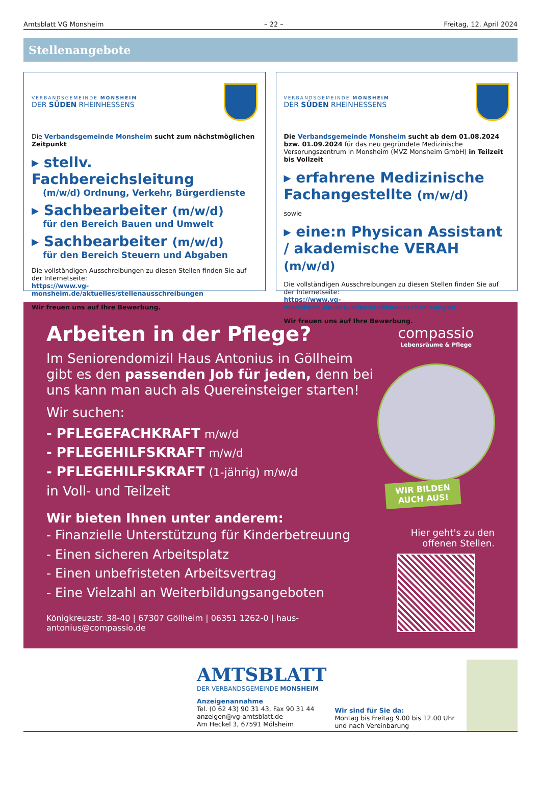Amtsblatt VG Monsheim – 22 – Freitag, 12. April 2024
Stellenangebote
VERBANDSGEMEINDE MONSHEIM
DER SÜDEN RHEINHESSENS
Die Verbandsgemeinde Monsheim sucht zum nächstmöglichen Zeitpunkt
▸ stellv. Fachbereichsleitung
(m/w/d) Ordnung, Verkehr, Bürgerdienste
▸ Sachbearbeiter (m/w/d)
für den Bereich Bauen und Umwelt
▸ Sachbearbeiter (m/w/d)
für den Bereich Steuern und Abgaben
Die vollständigen Ausschreibungen zu diesen Stellen finden Sie auf der Internetseite:
https://www.vg-monsheim.de/aktuelles/stellenausschreibungen
Wir freuen uns auf Ihre Bewerbung.
VERBANDSGEMEINDE MONSHEIM
DER SÜDEN RHEINHESSENS
Die Verbandsgemeinde Monsheim sucht ab dem 01.08.2024 bzw. 01.09.2024 für das neu gegründete Medizinische Versorungszentrum in Monsheim (MVZ Monsheim GmbH) in Teilzeit bis Vollzeit
▸ erfahrene Medizinische Fachangestellte (m/w/d)
sowie
▸ eine:n Physican Assistant / akademische VERAH (m/w/d)
Die vollständigen Ausschreibungen zu diesen Stellen finden Sie auf der Internetseite:
https://www.vg-monsheim.de/aktuelles/stellenausschreibungen
Wir freuen uns auf Ihre Bewerbung.
Arbeiten in der Pflege?
Im Seniorendomizil Haus Antonius in Göllheim gibt es den passenden Job für jeden, denn bei uns kann man auch als Quereinsteiger starten!
Wir suchen:
- PFLEGEFACHKRAFT m/w/d
- PFLEGEHILFSKRAFT m/w/d
- PFLEGEHILFSKRAFT (1-jährig) m/w/d
in Voll- und Teilzeit
Wir bieten Ihnen unter anderem:
- Finanzielle Unterstützung für Kinderbetreuung
- Einen sicheren Arbeitsplatz
- Einen unbefristeten Arbeitsvertrag
- Eine Vielzahl an Weiterbildungsangeboten
Königkreuzstr. 38-40 | 67307 Göllheim | 06351 1262-0 | haus-antonius@compassio.de
compassio
Lebensräume & Pflege
WIR BILDEN
AUCH AUS!
Hier geht's zu den offenen Stellen.
AMTSBLATT
DER VERBANDSGEMEINDE MONSHEIM
Anzeigenannahme
Tel. (0 62 43) 90 31 43, Fax 90 31 44
anzeigen@vg-amtsblatt.de
Am Heckel 3, 67591 Mölsheim
Wir sind für Sie da:
Montag bis Freitag 9.00 bis 12.00 Uhr
und nach Vereinbarung